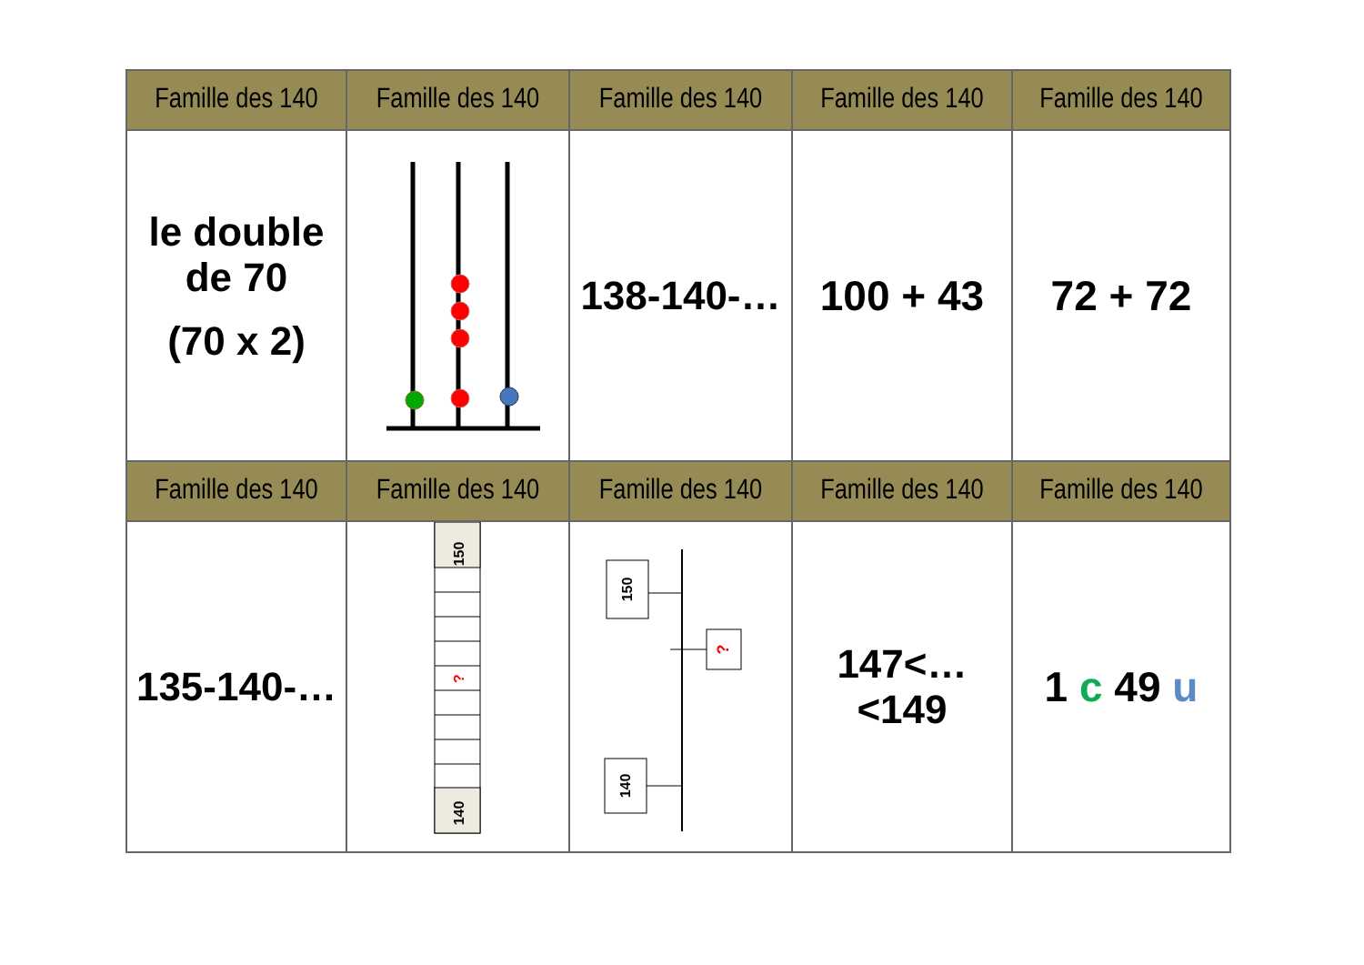| Famille des 140 | Famille des 140 | Famille des 140 | Famille des 140 | Famille des 140 |
| --- | --- | --- | --- | --- |
| le double de 70 (70 x 2) | | 138-140-… | 100 + 43 | 72 + 72 |
| Famille des 140 | Famille des 140 | Famille des 140 | Famille des 140 | Famille des 140 |
| 135-140-… | 150 ? 140 | 150 ? 140 | 147<…<149 | 1 c 49 u |